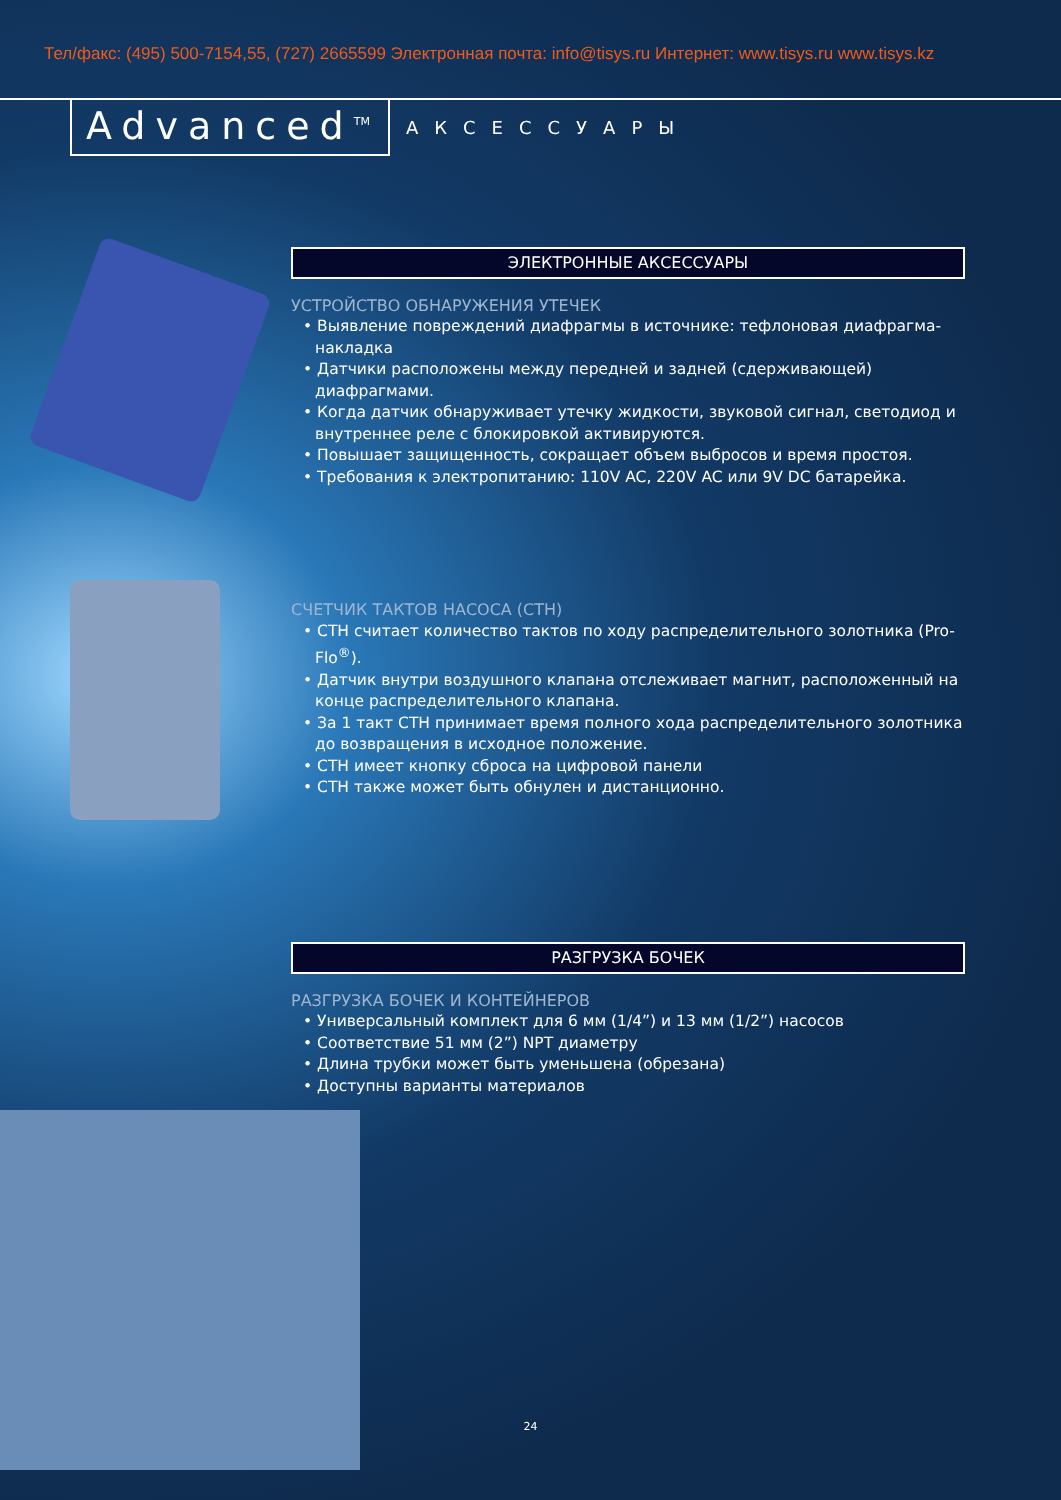Тел/факс: (495) 500-7154,55, (727) 2665599 Электронная почта: info@tisys.ru Интернет: www.tisys.ru www.tisys.kz
Advanced<sup>TM</sup>
АКСЕССУАРЫ
ЭЛЕКТРОННЫЕ АКСЕССУАРЫ
УСТРОЙСТВО ОБНАРУЖЕНИЯ УТЕЧЕК
• Выявление повреждений диафрагмы в источнике: тефлоновая диафрагма-накладка
• Датчики расположены между передней и задней (сдерживающей) диафрагмами.
• Когда датчик обнаруживает утечку жидкости, звуковой сигнал, светодиод и внутреннее реле с блокировкой активируются.
• Повышает защищенность, сокращает объем выбросов и время простоя.
• Требования к электропитанию: 110V AC, 220V AC или 9V DC батарейка.
СЧЕТЧИК ТАКТОВ НАСОСА (СТН)
• СТН считает количество тактов по ходу распределительного золотника (Pro-Flo<sup>®</sup>).
• Датчик внутри воздушного клапана отслеживает магнит, расположенный на конце распределительного клапана.
• За 1 такт СТН принимает время полного хода распределительного золотника до возвращения в исходное положение.
• СТН имеет кнопку сброса на цифровой панели
• СТН также может быть обнулен и дистанционно.
РАЗГРУЗКА БОЧЕК
РАЗГРУЗКА БОЧЕК И КОНТЕЙНЕРОВ
• Универсальный комплект для 6 мм (1/4”) и 13 мм (1/2”) насосов
• Соответствие 51 мм (2”) NPT диаметру
• Длина трубки может быть уменьшена (обрезана)
• Доступны варианты материалов
24